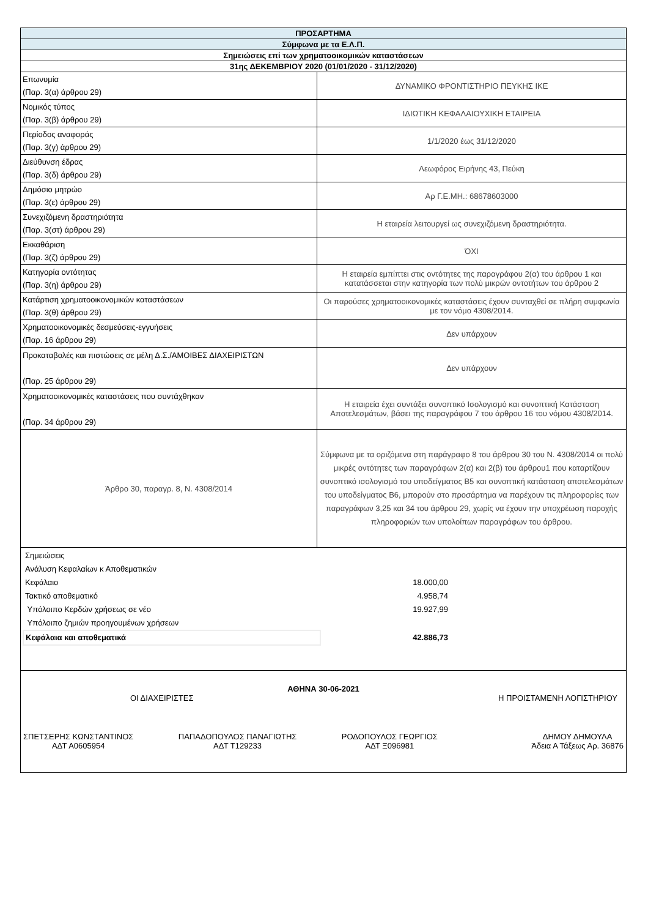| ΠΡΟΣΑΡΤΗΜΑ | |
| Σύμφωνα με τα Ε.Λ.Π. | |
| Σημειώσεις επί των χρηματοοικομικών καταστάσεων | |
| 31ης ΔΕΚΕΜΒΡΙΟΥ 2020 (01/01/2020 - 31/12/2020) | |
| Επωνυμία (Παρ. 3(α) άρθρου 29) | ΔΥΝΑΜΙΚΟ ΦΡΟΝΤΙΣΤΗΡΙΟ ΠΕΥΚΗΣ ΙΚΕ |
| Νομικός τύπος (Παρ. 3(β) άρθρου 29) | ΙΔΙΩΤΙΚΗ ΚΕΦΑΛΑΙΟΥΧΙΚΗ ΕΤΑΙΡΕΙΑ |
| Περίοδος αναφοράς (Παρ. 3(γ) άρθρου 29) | 1/1/2020 έως 31/12/2020 |
| Διεύθυνση έδρας (Παρ. 3(δ) άρθρου 29) | Λεωφόρος Ειρήνης 43, Πεύκη |
| Δημόσιο μητρώο (Παρ. 3(ε) άρθρου 29) | Αρ Γ.Ε.ΜΗ.: 68678603000 |
| Συνεχιζόμενη δραστηριότητα (Παρ. 3(στ) άρθρου 29) | Η εταιρεία λειτουργεί ως συνεχιζόμενη δραστηριότητα. |
| Εκκαθάριση (Παρ. 3(ζ) άρθρου 29) | ΌΧΙ |
| Κατηγορία οντότητας (Παρ. 3(η) άρθρου 29) | Η εταιρεία εμπίπτει στις οντότητες της παραγράφου 2(α) του άρθρου 1 και κατατάσσεται στην κατηγορία των πολύ μικρών οντοτήτων του άρθρου 2 |
| Κατάρτιση χρηματοοικονομικών καταστάσεων (Παρ. 3(θ) άρθρου 29) | Οι παρούσες χρηματοοικονομικές καταστάσεις έχουν συνταχθεί σε πλήρη συμφωνία με τον νόμο 4308/2014. |
| Χρηματοοικονομικές δεσμεύσεις-εγγυήσεις (Παρ. 16 άρθρου 29) | Δεν υπάρχουν |
| Προκαταβολές και πιστώσεις σε μέλη Δ.Σ./ΑΜΟΙΒΕΣ ΔΙΑΧΕΙΡΙΣΤΩΝ (Παρ. 25 άρθρου 29) | Δεν υπάρχουν |
| Χρηματοοικονομικές καταστάσεις που συντάχθηκαν (Παρ. 34 άρθρου 29) | Η εταιρεία έχει συντάξει συνοπτικό Ισολογισμό και συνοπτική Κατάσταση Αποτελεσμάτων, βάσει της παραγράφου 7 του άρθρου 16 του νόμου 4308/2014. |
| Άρθρο 30, παραγρ. 8, Ν. 4308/2014 | Σύμφωνα με τα οριζόμενα στη παράγραφο 8 του άρθρου 30 του Ν. 4308/2014 οι πολύ μικρές οντότητες των παραγράφων 2(α) και 2(β) του άρθρου1 που καταρτίζουν συνοπτικό ισολογισμό του υποδείγματος Β5 και συνοπτική κατάσταση αποτελεσμάτων του υποδείγματος Β6, μπορούν στο προσάρτημα να παρέχουν τις πληροφορίες των παραγράφων 3,25 και 34 του άρθρου 29, χωρίς να έχουν την υποχρέωση παροχής πληροφοριών των υπολοίπων παραγράφων του άρθρου. |
| / Σημειώσεις / / / Ανάλυση Κεφαλαίων κ Αποθεματικών / / / Κεφάλαιο / 18.000,00 / / Τακτικό αποθεματικό / 4.958,74 / / Υπόλοιπο Κερδών χρήσεως σε νέο / 19.927,99 / / Υπόλοιπο ζημιών προηγουμένων χρήσεων / / / Κεφάλαια και αποθεματικά / 42.886,73 / | |
ΑΘΗΝΑ 30-06-2021
ΟΙ ΔΙΑΧΕΙΡΙΣΤΕΣ Η ΠΡΟΙΣΤΑΜΕΝΗ ΛΟΓΙΣΤΗΡΙΟΥ
ΣΠΕΤΣΕΡΗΣ ΚΩΝΣΤΑΝΤΙΝΟΣ
ΑΔΤ Α0605954 ΠΑΠΑΔΟΠΟΥΛΟΣ ΠΑΝΑΓΙΩΤΗΣ
ΑΔΤ Τ129233 ΡΟΔΟΠΟΥΛΟΣ ΓΕΩΡΓΙΟΣ
ΑΔΤ Ξ096981 ΔΗΜΟΥ ΔΗΜΟΥΛΑ
Άδεια Α Τάξεως Αρ. 36876